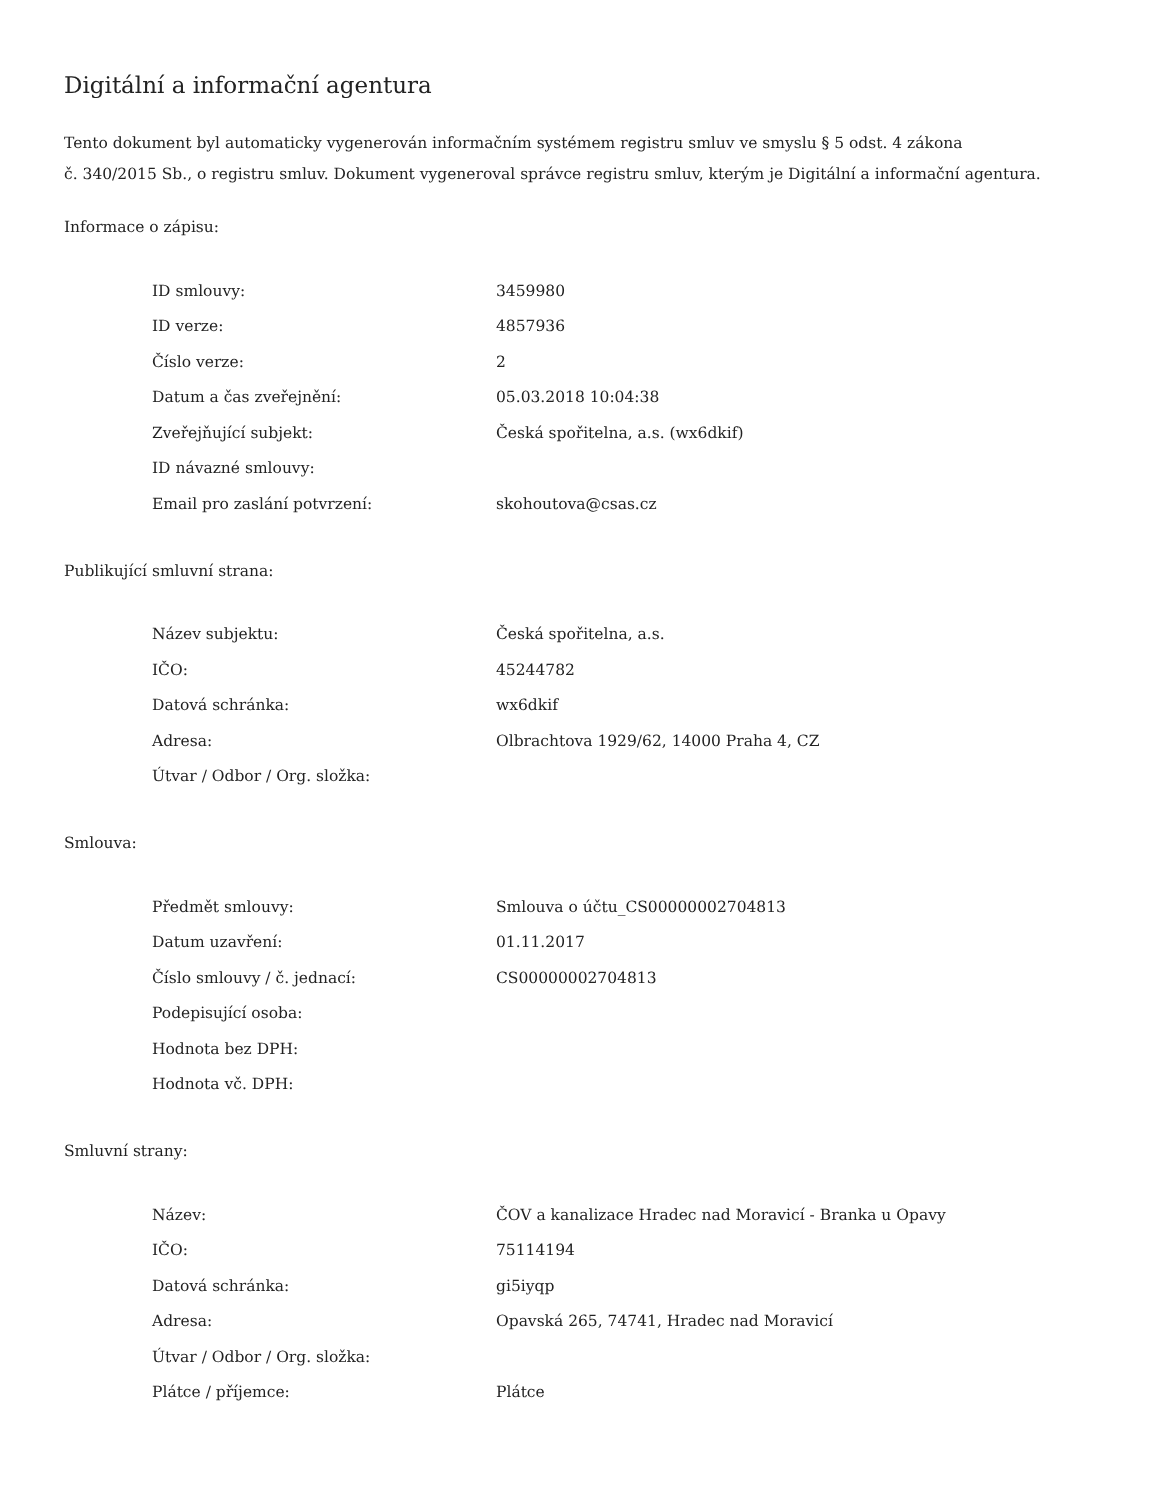Digitální a informační agentura
Tento dokument byl automaticky vygenerován informačním systémem registru smluv ve smyslu § 5 odst. 4 zákona
č. 340/2015 Sb., o registru smluv. Dokument vygeneroval správce registru smluv, kterým je Digitální a informační agentura.
Informace o zápisu:
| ID smlouvy: | 3459980 |
| ID verze: | 4857936 |
| Číslo verze: | 2 |
| Datum a čas zveřejnění: | 05.03.2018 10:04:38 |
| Zveřejňující subjekt: | Česká spořitelna, a.s. (wx6dkif) |
| ID návazné smlouvy: | |
| Email pro zaslání potvrzení: | skohoutova@csas.cz |
Publikující smluvní strana:
| Název subjektu: | Česká spořitelna, a.s. |
| IČO: | 45244782 |
| Datová schránka: | wx6dkif |
| Adresa: | Olbrachtova 1929/62, 14000 Praha 4, CZ |
| Útvar / Odbor / Org. složka: | |
Smlouva:
| Předmět smlouvy: | Smlouva o účtu_CS00000002704813 |
| Datum uzavření: | 01.11.2017 |
| Číslo smlouvy / č. jednací: | CS00000002704813 |
| Podepisující osoba: | |
| Hodnota bez DPH: | |
| Hodnota vč. DPH: | |
Smluvní strany:
| Název: | ČOV a kanalizace Hradec nad Moravicí - Branka u Opavy |
| IČO: | 75114194 |
| Datová schránka: | gi5iyqp |
| Adresa: | Opavská 265, 74741, Hradec nad Moravicí |
| Útvar / Odbor / Org. složka: | |
| Plátce / příjemce: | Plátce |